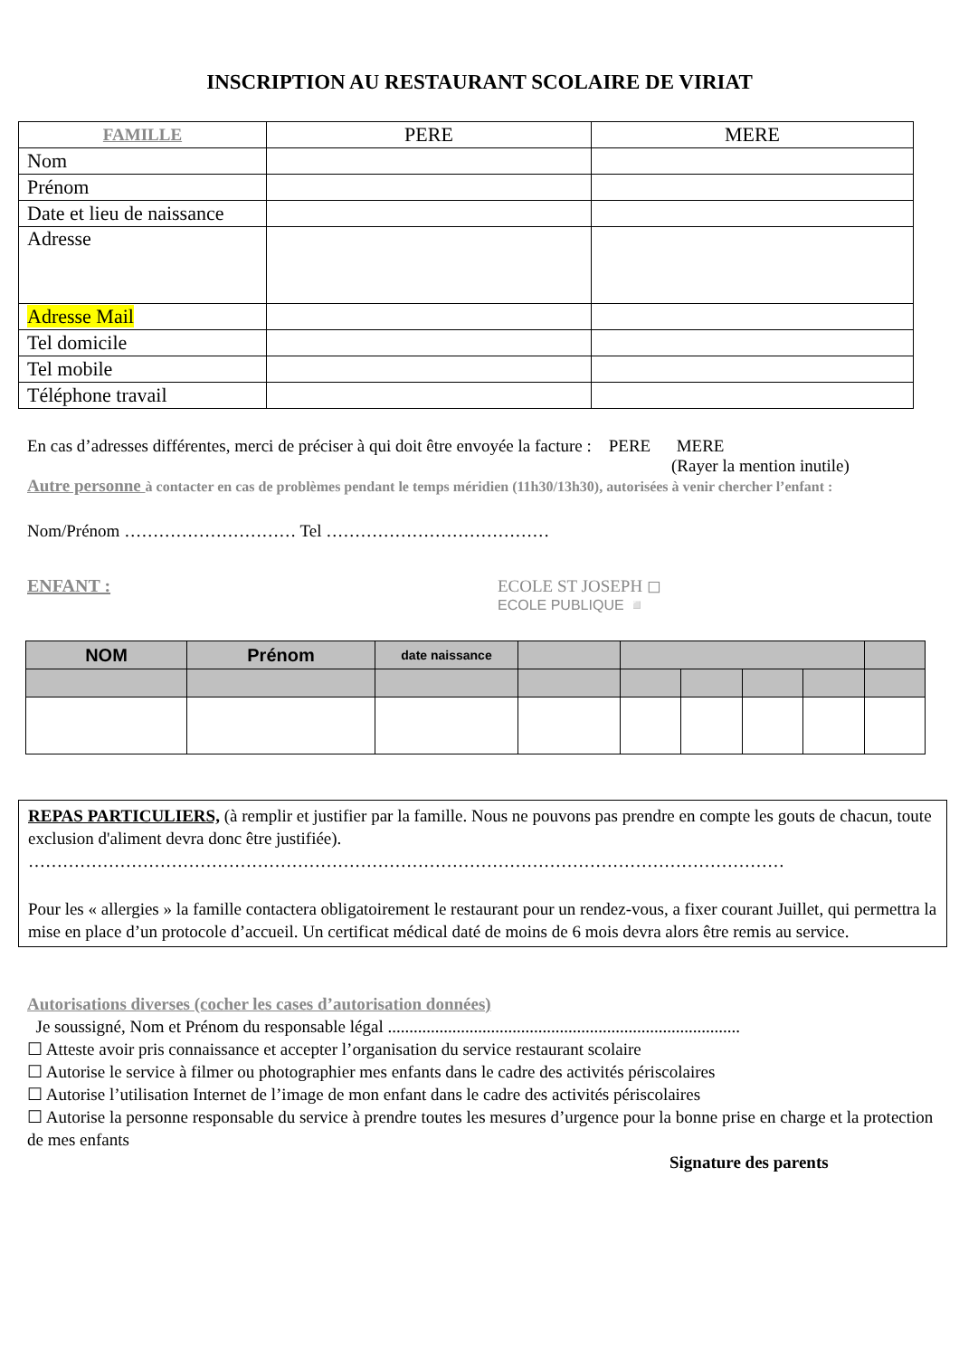INSCRIPTION AU RESTAURANT SCOLAIRE DE VIRIAT
| FAMILLE | PERE | MERE |
| --- | --- | --- |
| Nom | | |
| Prénom | | |
| Date et lieu de naissance | | |
| Adresse | | |
| Adresse Mail | | |
| Tel domicile | | |
| Tel mobile | | |
| Téléphone travail | | |
En cas d’adresses différentes, merci de préciser à qui doit être envoyée la facture : PERE MERE
(Rayer la mention inutile)
Autre personne à contacter en cas de problèmes pendant le temps méridien (11h30/13h30), autorisées à venir chercher l’enfant :
Nom/Prénom ………………………… Tel …………………………………
ENFANT : ECOLE ST JOSEPH ◻
ECOLE PUBLIQUE ◽
| NOM | Prénom | date naissance | | | | | | |
REPAS PARTICULIERS, (à remplir et justifier par la famille. Nous ne pouvons pas prendre en compte les gouts de chacun, toute exclusion d'aliment devra donc être justifiée).
……………………………………………………………………………………………………………………
Pour les « allergies » la famille contactera obligatoirement le restaurant pour un rendez-vous, a fixer courant Juillet, qui permettra la mise en place d’un protocole d’accueil. Un certificat médical daté de moins de 6 mois devra alors être remis au service.
Autorisations diverses (cocher les cases d’autorisation données)
Je soussigné, Nom et Prénom du responsable légal ..................................................................................
☐ Atteste avoir pris connaissance et accepter l’organisation du service restaurant scolaire
☐ Autorise le service à filmer ou photographier mes enfants dans le cadre des activités périscolaires
☐ Autorise l’utilisation Internet de l’image de mon enfant dans le cadre des activités périscolaires
☐ Autorise la personne responsable du service à prendre toutes les mesures d’urgence pour la bonne prise en charge et la protection de mes enfants
Signature des parents